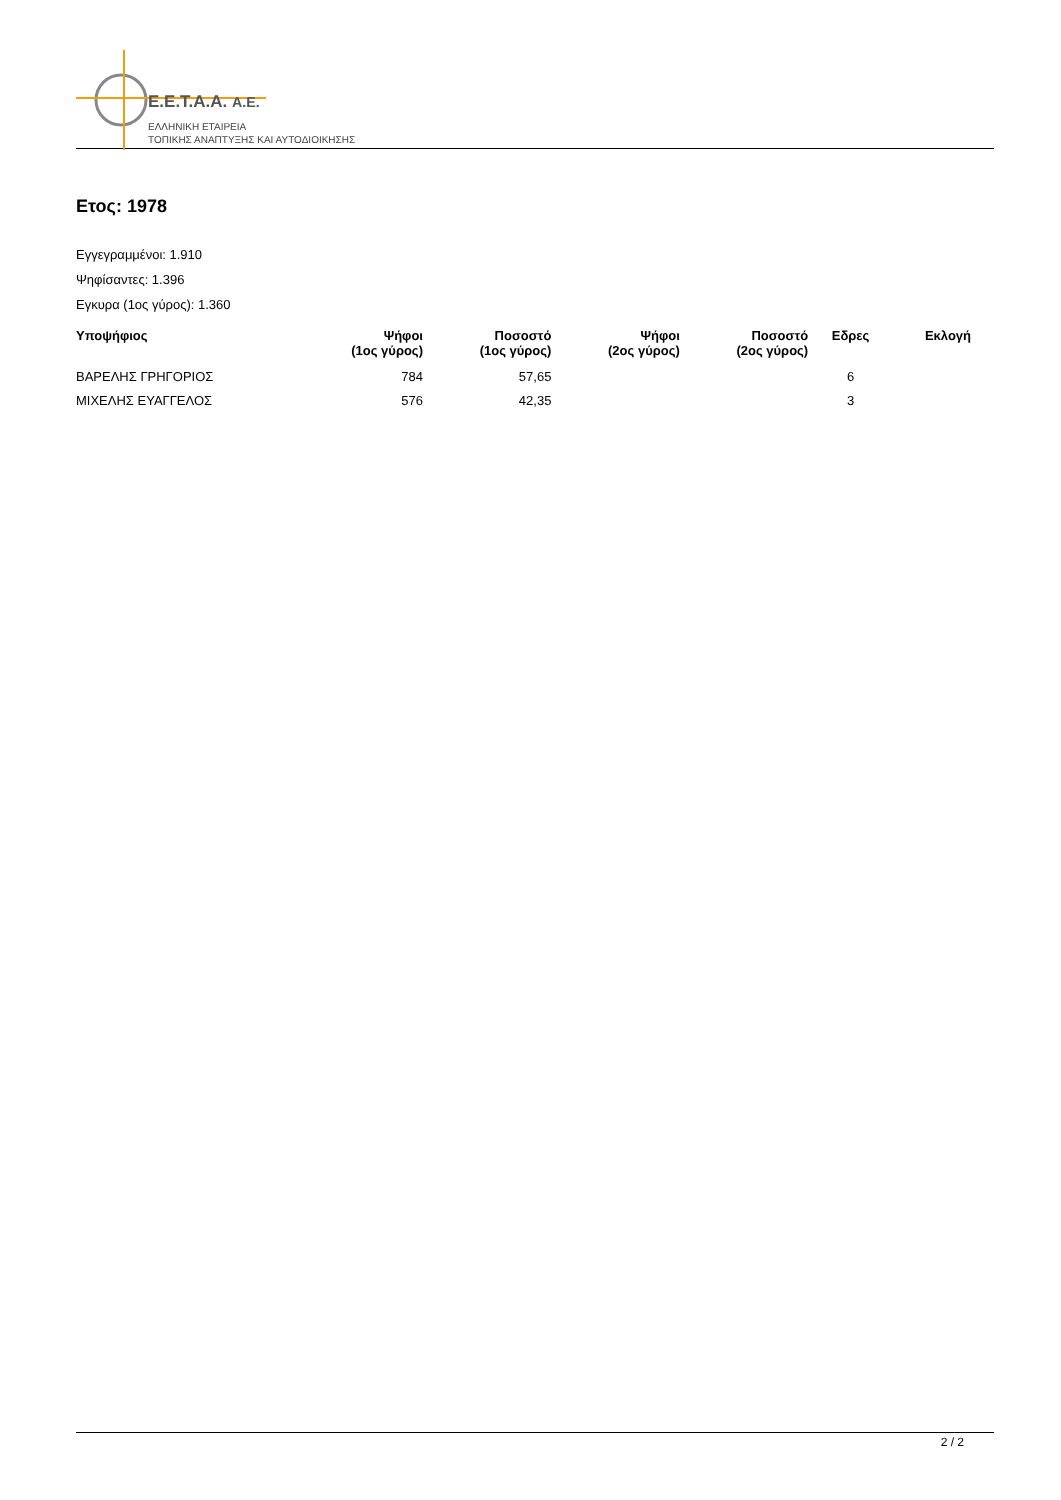E.E.T.A.A. A.E.
ΕΛΛΗΝΙΚΗ ΕΤΑΙΡΕΙΑ
ΤΟΠΙΚΗΣ ΑΝΑΠΤΥΞΗΣ ΚΑΙ ΑΥΤΟΔΙΟΙΚΗΣΗΣ
Ετος: 1978
Εγγεγραμμένοι: 1.910
Ψηφίσαντες: 1.396
Εγκυρα (1ος γύρος): 1.360
| Υποψήφιος | Ψήφοι (1ος γύρος) | Ποσοστό (1ος γύρος) | Ψήφοι (2ος γύρος) | Ποσοστό (2ος γύρος) | Εδρες | Εκλογή |
| --- | --- | --- | --- | --- | --- | --- |
| ΒΑΡΕΛΗΣ ΓΡΗΓΟΡΙΟΣ | 784 | 57,65 | | | 6 | |
| ΜΙΧΕΛΗΣ ΕΥΑΓΓΕΛΟΣ | 576 | 42,35 | | | 3 | |
2 / 2